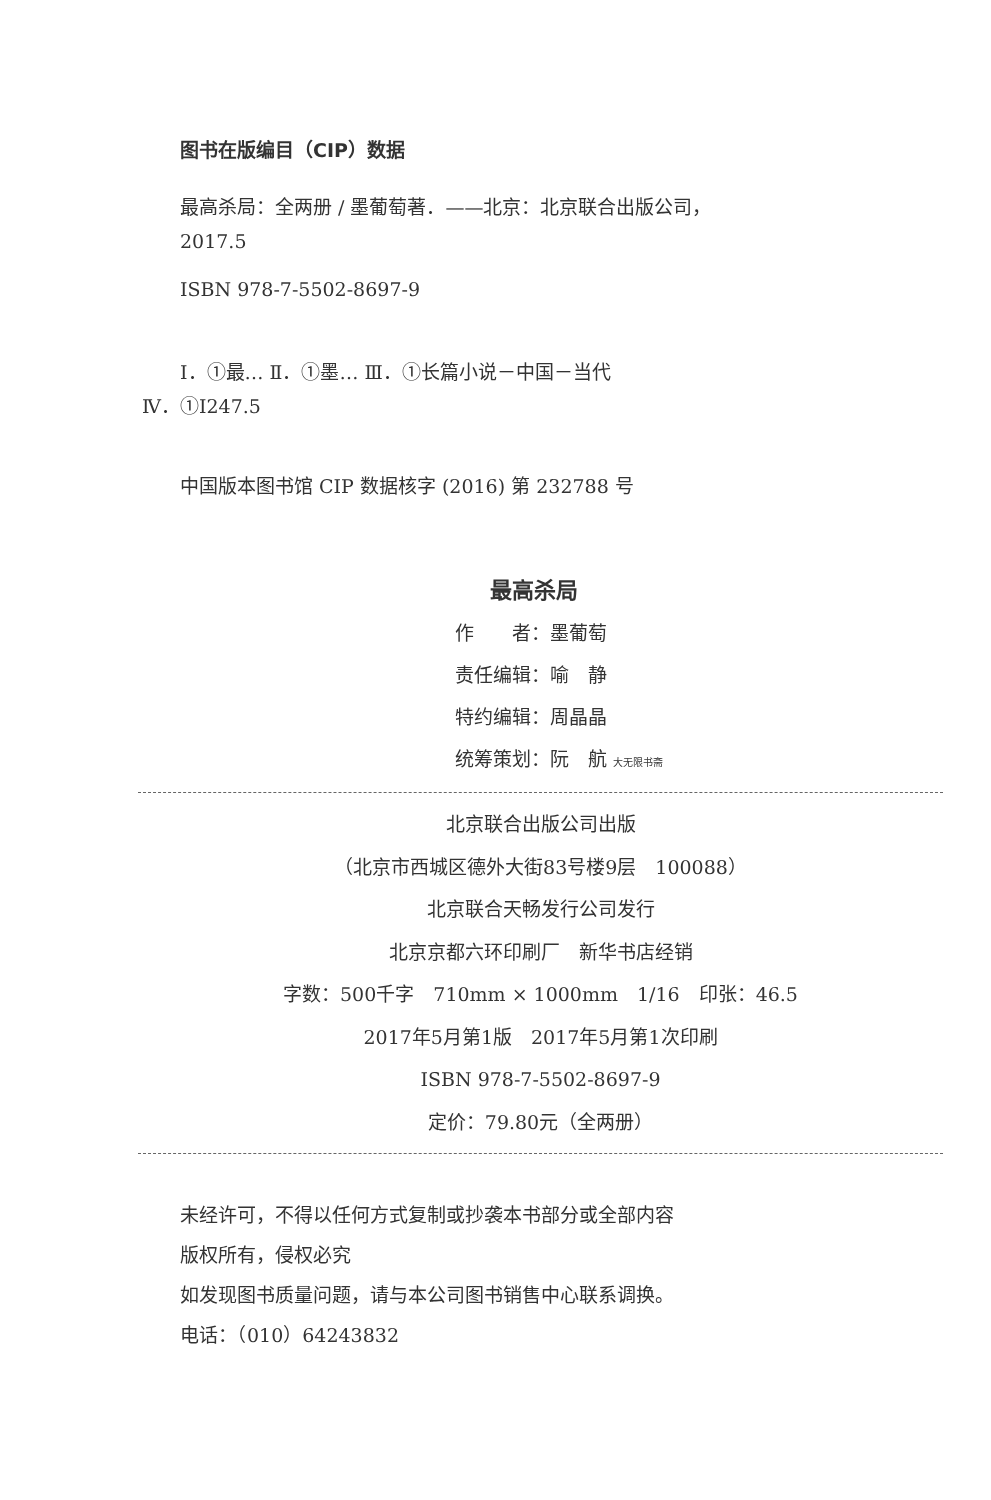图书在版编目（CIP）数据
最高杀局：全两册 / 墨葡萄著．——北京：北京联合出版公司，
2017.5
ISBN 978-7-5502-8697-9
Ⅰ．①最… Ⅱ．①墨… Ⅲ．①长篇小说－中国－当代
Ⅳ．①I247.5
中国版本图书馆 CIP 数据核字 (2016) 第 232788 号
最高杀局
作　　者：墨葡萄
责任编辑：喻　静
特约编辑：周晶晶
统筹策划：阮　航 大无限书斋
北京联合出版公司出版
（北京市西城区德外大街83号楼9层　100088）
北京联合天畅发行公司发行
北京京都六环印刷厂　新华书店经销
字数：500千字　710mm × 1000mm　1/16　印张：46.5
2017年5月第1版　2017年5月第1次印刷
ISBN 978-7-5502-8697-9
定价：79.80元（全两册）
未经许可，不得以任何方式复制或抄袭本书部分或全部内容
版权所有，侵权必究
如发现图书质量问题，请与本公司图书销售中心联系调换。
电话：（010）64243832